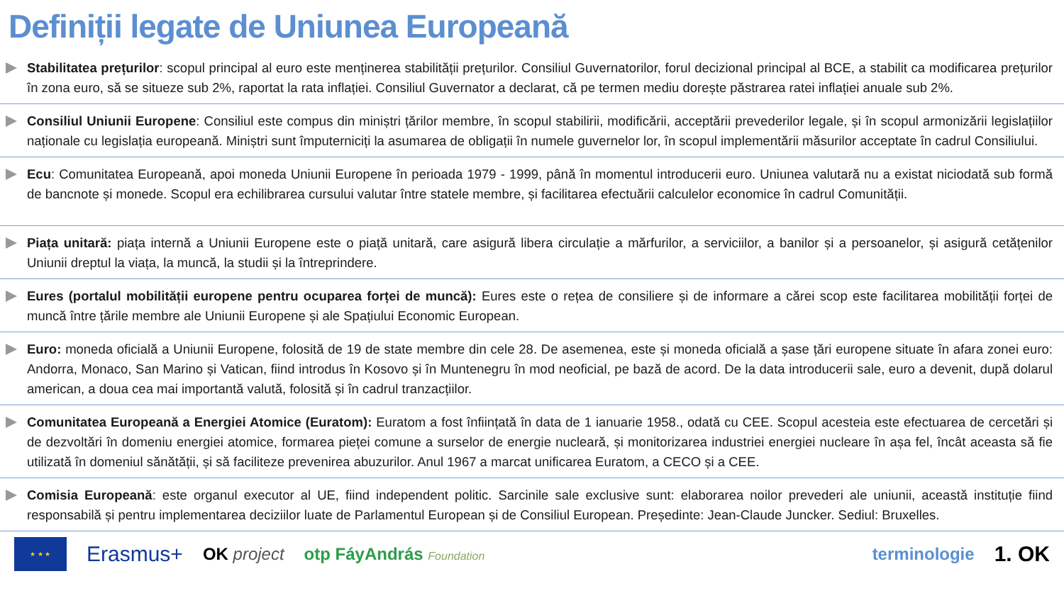Definiții legate de Uniunea Europeană
Stabilitatea prețurilor: scopul principal al euro este menținerea stabilității prețurilor. Consiliul Guvernatorilor, forul decizional principal al BCE, a stabilit ca modificarea prețurilor în zona euro, să se situeze sub 2%, raportat la rata inflației. Consiliul Guvernator a declarat, că pe termen mediu dorește păstrarea ratei inflației anuale sub 2%.
Consiliul Uniunii Europene: Consiliul este compus din miniștri țărilor membre, în scopul stabilirii, modificării, acceptării prevederilor legale, și în scopul armonizării legislațiilor naționale cu legislația europeană. Miniștri sunt împuterniciți la asumarea de obligații în numele guvernelor lor, în scopul implementării măsurilor acceptate în cadrul Consiliului.
Ecu: Comunitatea Europeană, apoi moneda Uniunii Europene în perioada 1979 - 1999, până în momentul introducerii euro. Uniunea valutară nu a existat niciodată sub formă de bancnote și monede. Scopul era echilibrarea cursului valutar între statele membre, și facilitarea efectuării calculelor economice în cadrul Comunității.
Piața unitară: piața internă a Uniunii Europene este o piață unitară, care asigură libera circulație a mărfurilor, a serviciilor, a banilor și a persoanelor, și asigură cetățenilor Uniunii dreptul la viața, la muncă, la studii și la întreprindere.
Eures (portalul mobilității europene pentru ocuparea forței de muncă): Eures este o rețea de consiliere și de informare a cărei scop este facilitarea mobilității forței de muncă între țările membre ale Uniunii Europene și ale Spațiului Economic European.
Euro: moneda oficială a Uniunii Europene, folosită de 19 de state membre din cele 28. De asemenea, este și moneda oficială a șase țări europene situate în afara zonei euro: Andorra, Monaco, San Marino și Vatican, fiind introdus în Kosovo și în Muntenegru în mod neoficial, pe bază de acord. De la data introducerii sale, euro a devenit, după dolarul american, a doua cea mai importantă valută, folosită și în cadrul tranzacțiilor.
Comunitatea Europeană a Energiei Atomice (Euratom): Euratom a fost înființată în data de 1 ianuarie 1958., odată cu CEE. Scopul acesteia este efectuarea de cercetări și de dezvoltări în domeniu energiei atomice, formarea pieței comune a surselor de energie nucleară, și monitorizarea industriei energiei nucleare în așa fel, încât aceasta să fie utilizată în domeniul sănătății, și să faciliteze prevenirea abuzurilor. Anul 1967 a marcat unificarea Euratom, a CECO și a CEE.
Comisia Europeană: este organul executor al UE, fiind independent politic. Sarcinile sale exclusive sunt: elaborarea noilor prevederi ale uniunii, această instituție fiind responsabilă și pentru implementarea deciziilor luate de Parlamentul European și de Consiliul European. Președinte: Jean-Claude Juncker. Sediul: Bruxelles.
★ ★ ★
Erasmus+ OK project otp FáyAndrás Foundation terminologie 1. OK